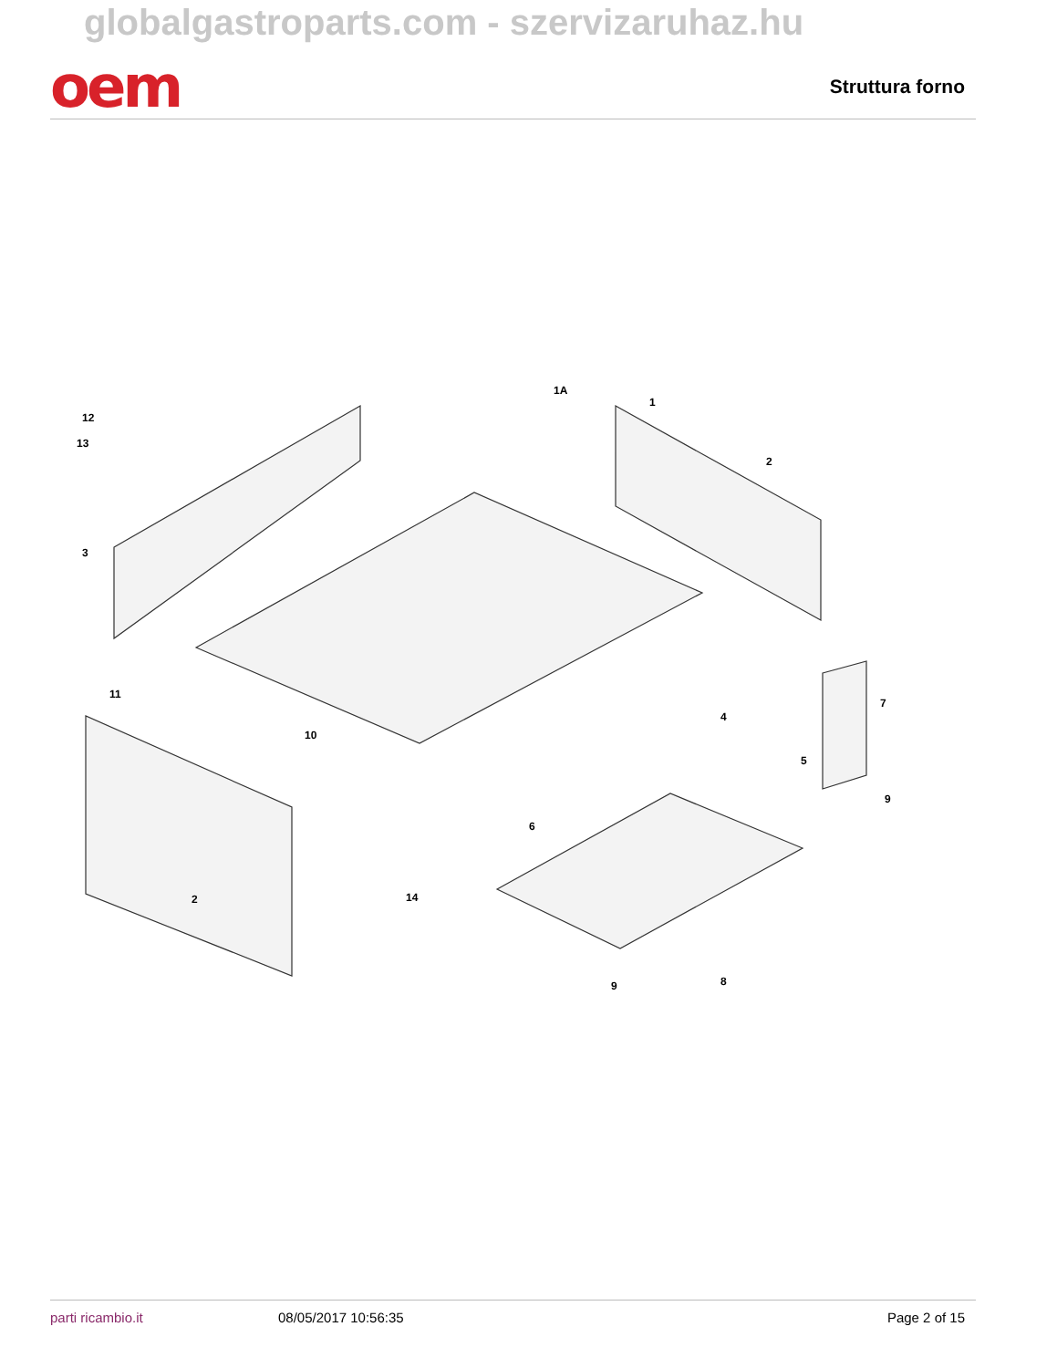globalgastroparts.com - szervizaruhaz.hu
oem
Struttura forno
1A
1
2
3
4
5
6
7
8
9
9
10
11
12
13
14
2
parti ricambio.it 08/05/2017 10:56:35 Page 2 of 15